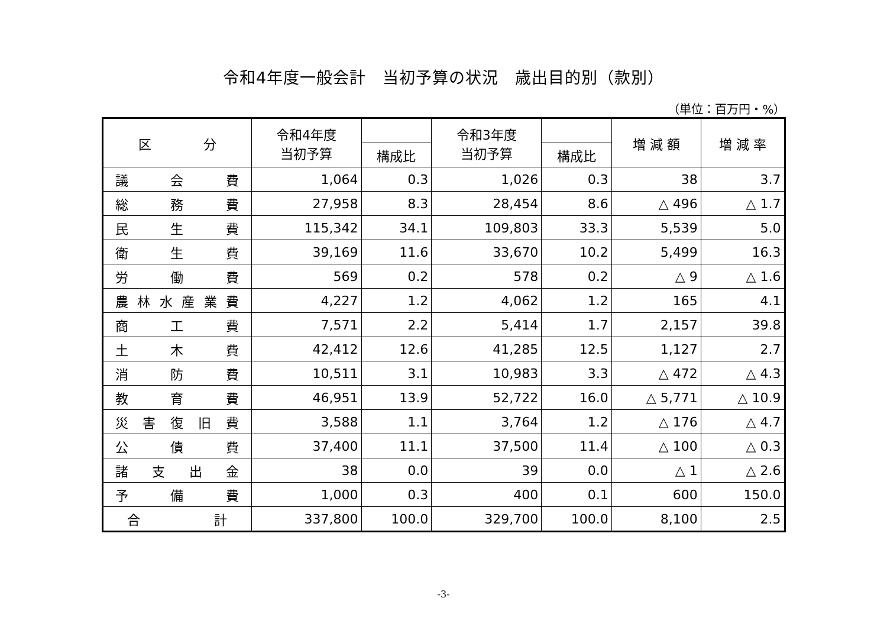令和4年度一般会計　当初予算の状況　歳出目的別（款別）
（単位：百万円・%）
| 区 分 | 令和4年度 当初予算 | | 令和3年度 当初予算 | | 増 減 額 | 増 減 率 |
| --- | --- | --- | --- | --- | --- | --- |
| | | 構成比 | | 構成比 | | |
| 議 会 費 | 1,064 | 0.3 | 1,026 | 0.3 | 38 | 3.7 |
| 総 務 費 | 27,958 | 8.3 | 28,454 | 8.6 | △ 496 | △ 1.7 |
| 民 生 費 | 115,342 | 34.1 | 109,803 | 33.3 | 5,539 | 5.0 |
| 衛 生 費 | 39,169 | 11.6 | 33,670 | 10.2 | 5,499 | 16.3 |
| 労 働 費 | 569 | 0.2 | 578 | 0.2 | △ 9 | △ 1.6 |
| 農 林 水 産 業 費 | 4,227 | 1.2 | 4,062 | 1.2 | 165 | 4.1 |
| 商 工 費 | 7,571 | 2.2 | 5,414 | 1.7 | 2,157 | 39.8 |
| 土 木 費 | 42,412 | 12.6 | 41,285 | 12.5 | 1,127 | 2.7 |
| 消 防 費 | 10,511 | 3.1 | 10,983 | 3.3 | △ 472 | △ 4.3 |
| 教 育 費 | 46,951 | 13.9 | 52,722 | 16.0 | △ 5,771 | △ 10.9 |
| 災 害 復 旧 費 | 3,588 | 1.1 | 3,764 | 1.2 | △ 176 | △ 4.7 |
| 公 債 費 | 37,400 | 11.1 | 37,500 | 11.4 | △ 100 | △ 0.3 |
| 諸 支 出 金 | 38 | 0.0 | 39 | 0.0 | △ 1 | △ 2.6 |
| 予 備 費 | 1,000 | 0.3 | 400 | 0.1 | 600 | 150.0 |
| 合 計 | 337,800 | 100.0 | 329,700 | 100.0 | 8,100 | 2.5 |
-3-